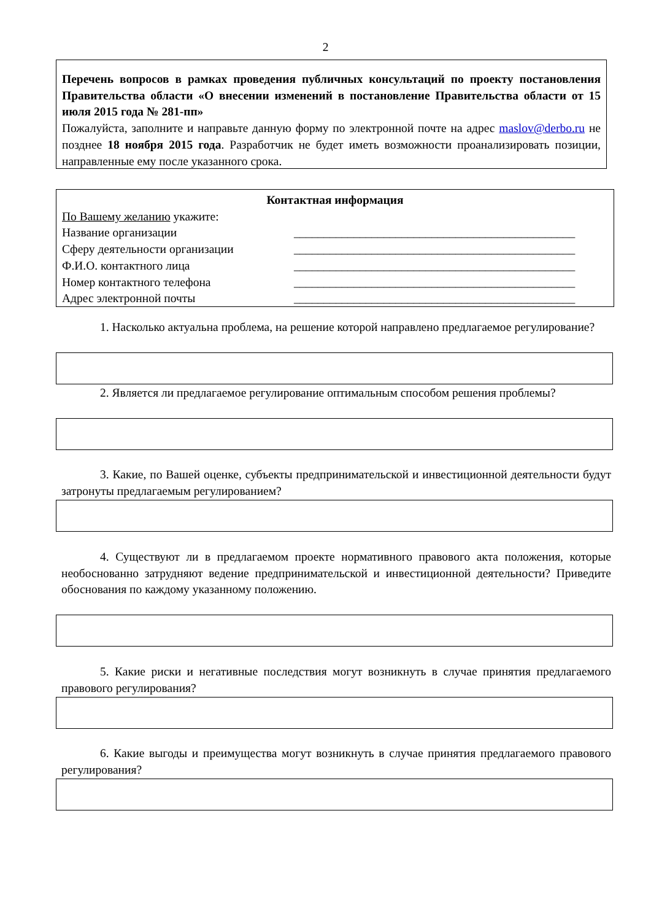2
Перечень вопросов в рамках проведения публичных консультаций по проекту постановления Правительства области «О внесении изменений в постановление Правительства области от 15 июля 2015 года № 281-пп»
Пожалуйста, заполните и направьте данную форму по электронной почте на адрес maslov@derbo.ru не позднее 18 ноября 2015 года. Разработчик не будет иметь возможности проанализировать позиции, направленные ему после указанного срока.
Контактная информация
По Вашему желанию укажите:
Название организации _______________________________________________
Сферу деятельности организации _______________________________________________
Ф.И.О. контактного лица _______________________________________________
Номер контактного телефона _______________________________________________
Адрес электронной почты _______________________________________________
1. Насколько актуальна проблема, на решение которой направлено предлагаемое регулирование?
2. Является ли предлагаемое регулирование оптимальным способом решения проблемы?
3. Какие, по Вашей оценке, субъекты предпринимательской и инвестиционной деятельности будут затронуты предлагаемым регулированием?
4. Существуют ли в предлагаемом проекте нормативного правового акта положения, которые необоснованно затрудняют ведение предпринимательской и инвестиционной деятельности? Приведите обоснования по каждому указанному положению.
5. Какие риски и негативные последствия могут возникнуть в случае принятия предлагаемого правового регулирования?
6. Какие выгоды и преимущества могут возникнуть в случае принятия предлагаемого правового регулирования?